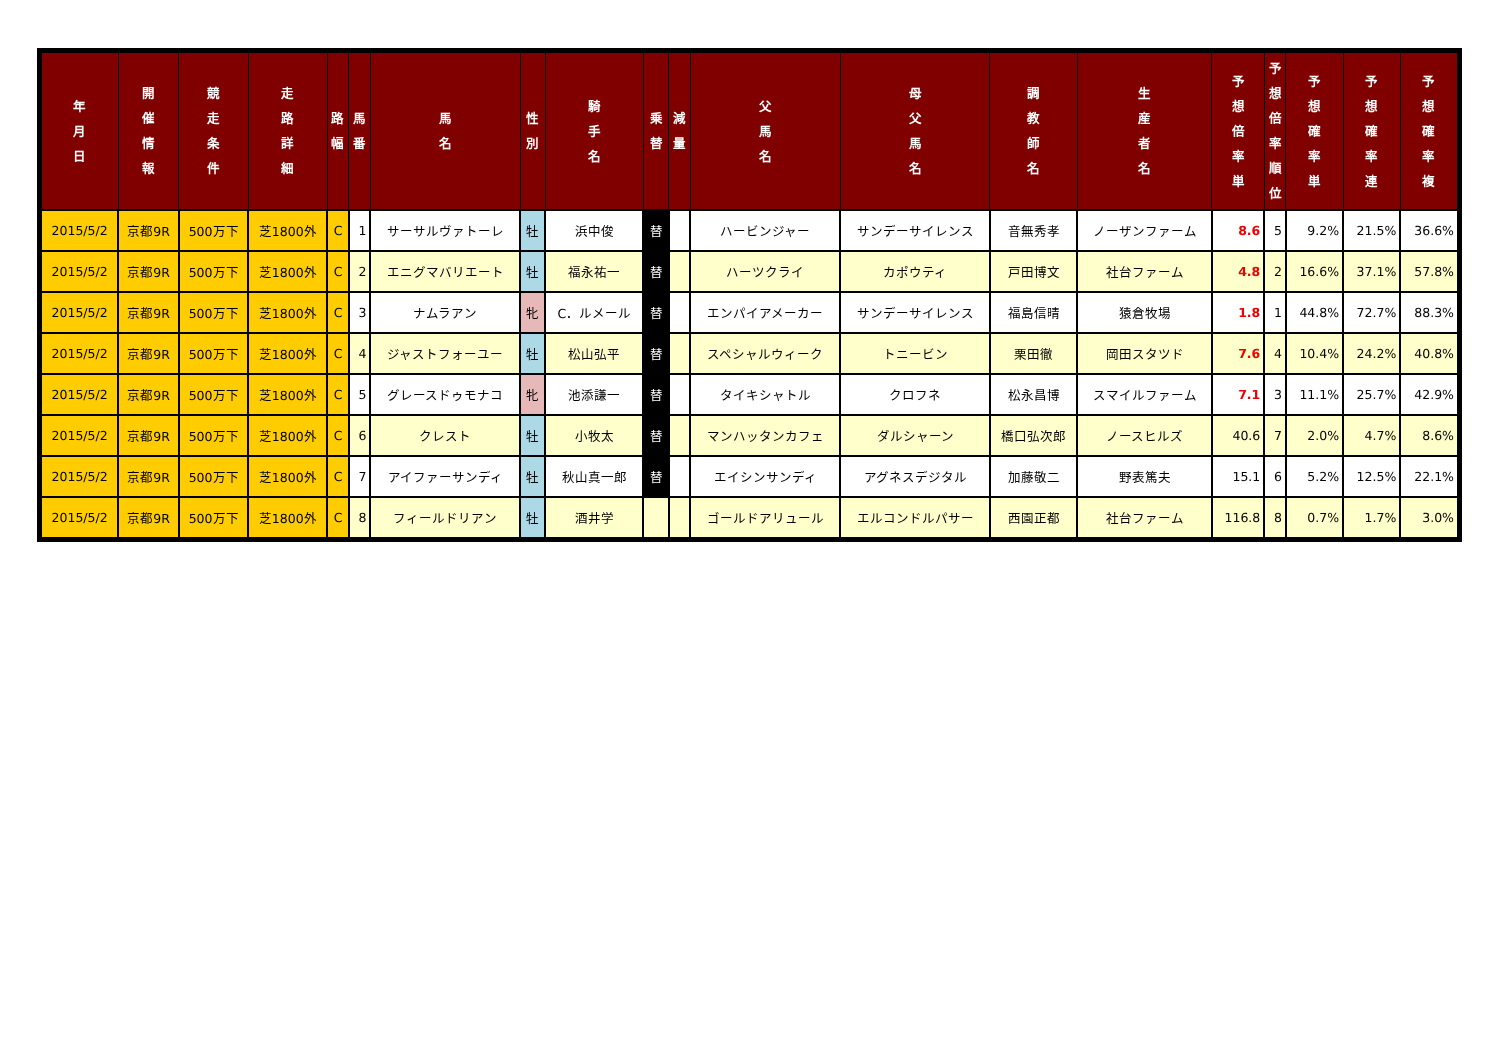| 年 月 日 | 開 催 情 報 | 競 走 条 件 | 走 路 詳 細 | 路 幅 | 馬 番 | 馬 名 | 性 別 | 騎 手 名 | 乗 替 | 減 量 | 父 馬 名 | 母 父 馬 名 | 調 教 師 名 | 生 産 者 名 | 予 想 倍 率 単 | 予 想 倍 率 順 位 | 予 想 確 率 単 | 予 想 確 率 連 | 予 想 確 率 複 |
| --- | --- | --- | --- | --- | --- | --- | --- | --- | --- | --- | --- | --- | --- | --- | --- | --- | --- | --- | --- |
| 2015/5/2 | 京都9R | 500万下 | 芝1800外 | C | 1 | サーサルヴァトーレ | 牡 | 浜中俊 | 替 | | ハービンジャー | サンデーサイレンス | 音無秀孝 | ノーザンファーム | 8.6 | 5 | 9.2% | 21.5% | 36.6% |
| 2015/5/2 | 京都9R | 500万下 | 芝1800外 | C | 2 | エニグマバリエート | 牡 | 福永祐一 | 替 | | ハーツクライ | カポウティ | 戸田博文 | 社台ファーム | 4.8 | 2 | 16.6% | 37.1% | 57.8% |
| 2015/5/2 | 京都9R | 500万下 | 芝1800外 | C | 3 | ナムラアン | 牝 | C．ルメール | 替 | | エンパイアメーカー | サンデーサイレンス | 福島信晴 | 猿倉牧場 | 1.8 | 1 | 44.8% | 72.7% | 88.3% |
| 2015/5/2 | 京都9R | 500万下 | 芝1800外 | C | 4 | ジャストフォーユー | 牡 | 松山弘平 | 替 | | スペシャルウィーク | トニービン | 栗田徹 | 岡田スタツド | 7.6 | 4 | 10.4% | 24.2% | 40.8% |
| 2015/5/2 | 京都9R | 500万下 | 芝1800外 | C | 5 | グレースドゥモナコ | 牝 | 池添謙一 | 替 | | タイキシャトル | クロフネ | 松永昌博 | スマイルファーム | 7.1 | 3 | 11.1% | 25.7% | 42.9% |
| 2015/5/2 | 京都9R | 500万下 | 芝1800外 | C | 6 | クレスト | 牡 | 小牧太 | 替 | | マンハッタンカフェ | ダルシャーン | 橋口弘次郎 | ノースヒルズ | 40.6 | 7 | 2.0% | 4.7% | 8.6% |
| 2015/5/2 | 京都9R | 500万下 | 芝1800外 | C | 7 | アイファーサンディ | 牡 | 秋山真一郎 | 替 | | エイシンサンディ | アグネスデジタル | 加藤敬二 | 野表篤夫 | 15.1 | 6 | 5.2% | 12.5% | 22.1% |
| 2015/5/2 | 京都9R | 500万下 | 芝1800外 | C | 8 | フィールドリアン | 牡 | 酒井学 | | | ゴールドアリュール | エルコンドルパサー | 西園正都 | 社台ファーム | 116.8 | 8 | 0.7% | 1.7% | 3.0% |